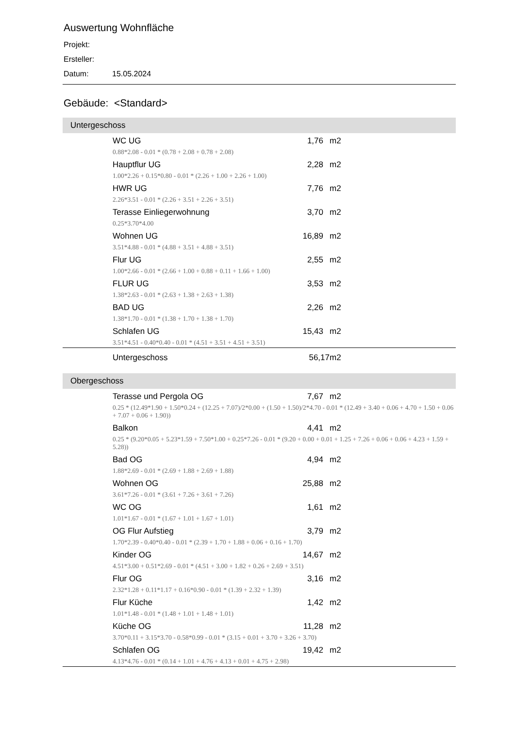Auswertung Wohnfläche
Projekt:
Ersteller:
Datum: 15.05.2024
Gebäude: <Standard>
Untergeschoss
| | WC UG | 1,76 | m2 |
| | 0.88*2.08 - 0.01 * (0.78 + 2.08 + 0.78 + 2.08) | | |
| | Hauptflur UG | 2,28 | m2 |
| | 1.00*2.26 + 0.15*0.80 - 0.01 * (2.26 + 1.00 + 2.26 + 1.00) | | |
| | HWR UG | 7,76 | m2 |
| | 2.26*3.51 - 0.01 * (2.26 + 3.51 + 2.26 + 3.51) | | |
| | Terasse Einliegerwohnung | 3,70 | m2 |
| | 0.25*3.70*4.00 | | |
| | Wohnen UG | 16,89 | m2 |
| | 3.51*4.88 - 0.01 * (4.88 + 3.51 + 4.88 + 3.51) | | |
| | Flur UG | 2,55 | m2 |
| | 1.00*2.66 - 0.01 * (2.66 + 1.00 + 0.88 + 0.11 + 1.66 + 1.00) | | |
| | FLUR UG | 3,53 | m2 |
| | 1.38*2.63 - 0.01 * (2.63 + 1.38 + 2.63 + 1.38) | | |
| | BAD UG | 2,26 | m2 |
| | 1.38*1.70 - 0.01 * (1.38 + 1.70 + 1.38 + 1.70) | | |
| | Schlafen UG | 15,43 | m2 |
| | 3.51*4.51 - 0.40*0.40 - 0.01 * (4.51 + 3.51 + 4.51 + 3.51) | | |
| | Untergeschoss | 56,17 | m2 |
Obergeschoss
| | Terasse und Pergola OG | 7,67 | m2 |
| | 0.25 * (12.49*1.90 + 1.50*0.24 + (12.25 + 7.07)/2*0.00 + (1.50 + 1.50)/2*4.70 - 0.01 * (12.49 + 3.40 + 0.06 + 4.70 + 1.50 + 0.06 + 7.07 + 0.06 + 1.90)) | | |
| | Balkon | 4,41 | m2 |
| | 0.25 * (9.20*0.05 + 5.23*1.59 + 7.50*1.00 + 0.25*7.26 - 0.01 * (9.20 + 0.00 + 0.01 + 1.25 + 7.26 + 0.06 + 0.06 + 4.23 + 1.59 + 5.28)) | | |
| | Bad OG | 4,94 | m2 |
| | 1.88*2.69 - 0.01 * (2.69 + 1.88 + 2.69 + 1.88) | | |
| | Wohnen OG | 25,88 | m2 |
| | 3.61*7.26 - 0.01 * (3.61 + 7.26 + 3.61 + 7.26) | | |
| | WC OG | 1,61 | m2 |
| | 1.01*1.67 - 0.01 * (1.67 + 1.01 + 1.67 + 1.01) | | |
| | OG Flur Aufstieg | 3,79 | m2 |
| | 1.70*2.39 - 0.40*0.40 - 0.01 * (2.39 + 1.70 + 1.88 + 0.06 + 0.16 + 1.70) | | |
| | Kinder OG | 14,67 | m2 |
| | 4.51*3.00 + 0.51*2.69 - 0.01 * (4.51 + 3.00 + 1.82 + 0.26 + 2.69 + 3.51) | | |
| | Flur OG | 3,16 | m2 |
| | 2.32*1.28 + 0.11*1.17 + 0.16*0.90 - 0.01 * (1.39 + 2.32 + 1.39) | | |
| | Flur Küche | 1,42 | m2 |
| | 1.01*1.48 - 0.01 * (1.48 + 1.01 + 1.48 + 1.01) | | |
| | Küche OG | 11,28 | m2 |
| | 3.70*0.11 + 3.15*3.70 - 0.58*0.99 - 0.01 * (3.15 + 0.01 + 3.70 + 3.26 + 3.70) | | |
| | Schlafen OG | 19,42 | m2 |
| | 4.13*4.76 - 0.01 * (0.14 + 1.01 + 4.76 + 4.13 + 0.01 + 4.75 + 2.98) | | |